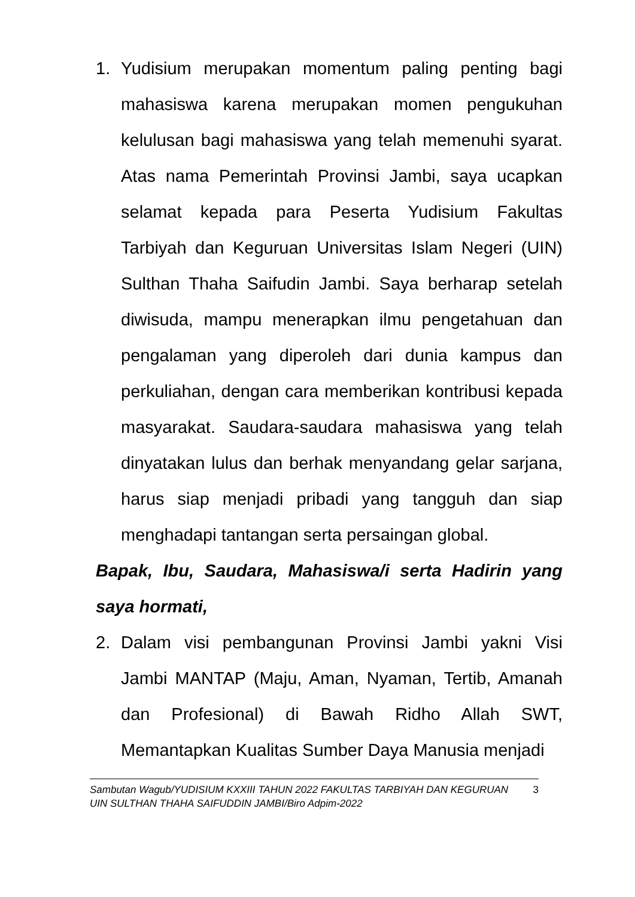1. Yudisium merupakan momentum paling penting bagi mahasiswa karena merupakan momen pengukuhan kelulusan bagi mahasiswa yang telah memenuhi syarat. Atas nama Pemerintah Provinsi Jambi, saya ucapkan selamat kepada para Peserta Yudisium Fakultas Tarbiyah dan Keguruan Universitas Islam Negeri (UIN) Sulthan Thaha Saifudin Jambi. Saya berharap setelah diwisuda, mampu menerapkan ilmu pengetahuan dan pengalaman yang diperoleh dari dunia kampus dan perkuliahan, dengan cara memberikan kontribusi kepada masyarakat. Saudara-saudara mahasiswa yang telah dinyatakan lulus dan berhak menyandang gelar sarjana, harus siap menjadi pribadi yang tangguh dan siap menghadapi tantangan serta persaingan global.
Bapak, Ibu, Saudara, Mahasiswa/i serta Hadirin yang saya hormati,
2. Dalam visi pembangunan Provinsi Jambi yakni Visi Jambi MANTAP (Maju, Aman, Nyaman, Tertib, Amanah dan Profesional) di Bawah Ridho Allah SWT, Memantapkan Kualitas Sumber Daya Manusia menjadi
Sambutan Wagub/YUDISIUM KXXIII TAHUN 2022 FAKULTAS TARBIYAH DAN KEGURUAN UIN SULTHAN THAHA SAIFUDDIN JAMBI/Biro Adpim-2022
3